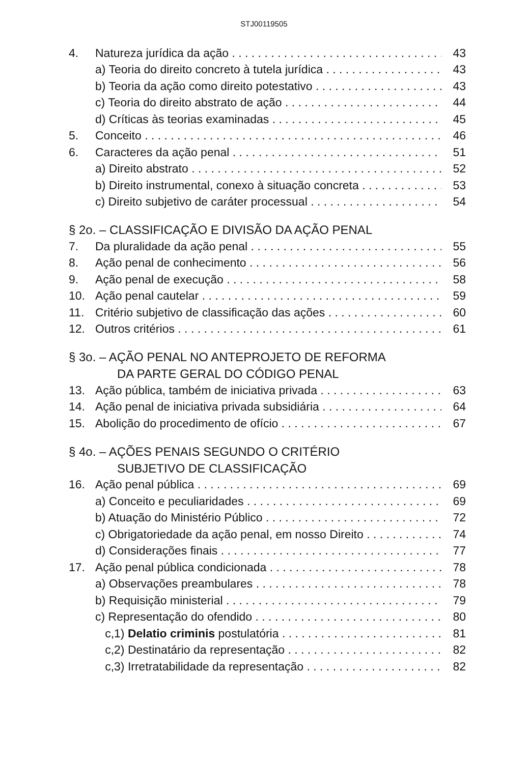STJ00119505
4. Natureza jurídica da ação 43
a) Teoria do direito concreto à tutela jurídica 43
b) Teoria da ação como direito potestativo 43
c) Teoria do direito abstrato de ação 44
d) Críticas às teorias examinadas 45
5. Conceito 46
6. Caracteres da ação penal 51
a) Direito abstrato 52
b) Direito instrumental, conexo à situação concreta 53
c) Direito subjetivo de caráter processual 54
§ 2o. – CLASSIFICAÇÃO E DIVISÃO DA AÇÃO PENAL
7. Da pluralidade da ação penal 55
8. Ação penal de conhecimento 56
9. Ação penal de execução 58
10. Ação penal cautelar 59
11. Critério subjetivo de classificação das ações 60
12. Outros critérios 61
§ 3o. – AÇÃO PENAL NO ANTEPROJETO DE REFORMA
DA PARTE GERAL DO CÓDIGO PENAL
13. Ação pública, também de iniciativa privada 63
14. Ação penal de iniciativa privada subsidiária 64
15. Abolição do procedimento de ofício 67
§ 4o. – AÇÕES PENAIS SEGUNDO O CRITÉRIO
SUBJETIVO DE CLASSIFICAÇÃO
16. Ação penal pública 69
a) Conceito e peculiaridades 69
b) Atuação do Ministério Público 72
c) Obrigatoriedade da ação penal, em nosso Direito 74
d) Considerações finais 77
17. Ação penal pública condicionada 78
a) Observações preambulares 78
b) Requisição ministerial 79
c) Representação do ofendido 80
c,1) Delatio criminis postulatória 81
c,2) Destinatário da representação 82
c,3) Irretratabilidade da representação 82